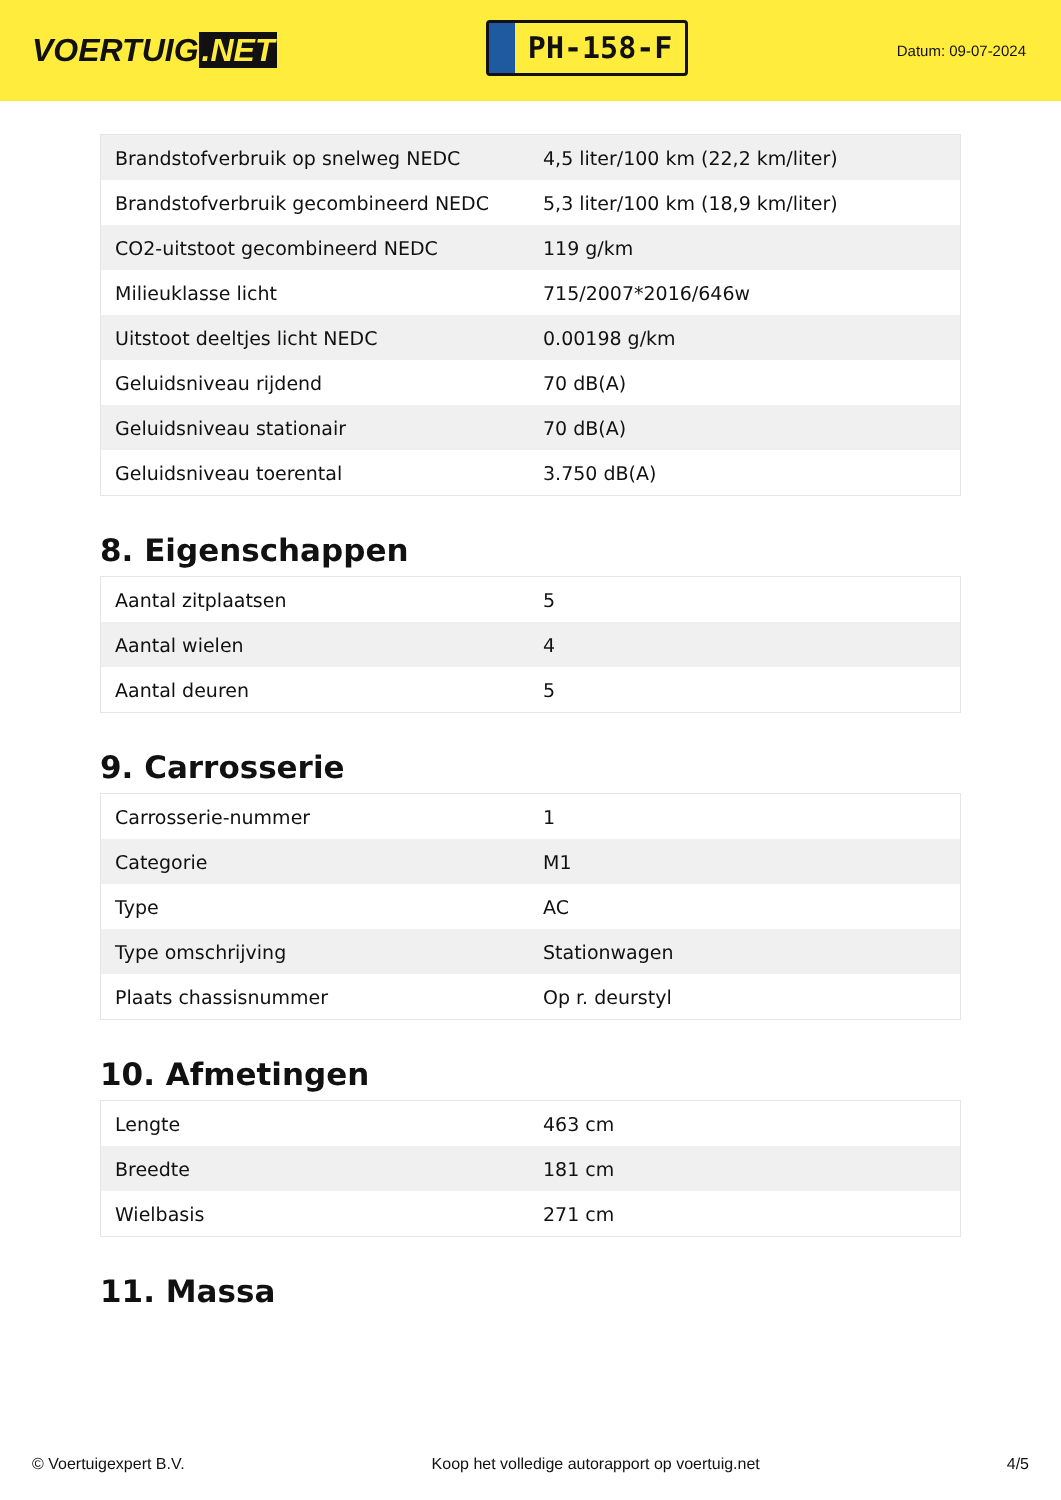VOERTUIG.NET
PH-158-F
Datum: 09-07-2024
| Brandstofverbruik op snelweg NEDC | 4,5 liter/100 km (22,2 km/liter) |
| Brandstofverbruik gecombineerd NEDC | 5,3 liter/100 km (18,9 km/liter) |
| CO2-uitstoot gecombineerd NEDC | 119 g/km |
| Milieuklasse licht | 715/2007*2016/646w |
| Uitstoot deeltjes licht NEDC | 0.00198 g/km |
| Geluidsniveau rijdend | 70 dB(A) |
| Geluidsniveau stationair | 70 dB(A) |
| Geluidsniveau toerental | 3.750 dB(A) |
8. Eigenschappen
| Aantal zitplaatsen | 5 |
| Aantal wielen | 4 |
| Aantal deuren | 5 |
9. Carrosserie
| Carrosserie-nummer | 1 |
| Categorie | M1 |
| Type | AC |
| Type omschrijving | Stationwagen |
| Plaats chassisnummer | Op r. deurstyl |
10. Afmetingen
| Lengte | 463 cm |
| Breedte | 181 cm |
| Wielbasis | 271 cm |
11. Massa
© Voertuigexpert B.V. Koop het volledige autorapport op voertuig.net 4/5